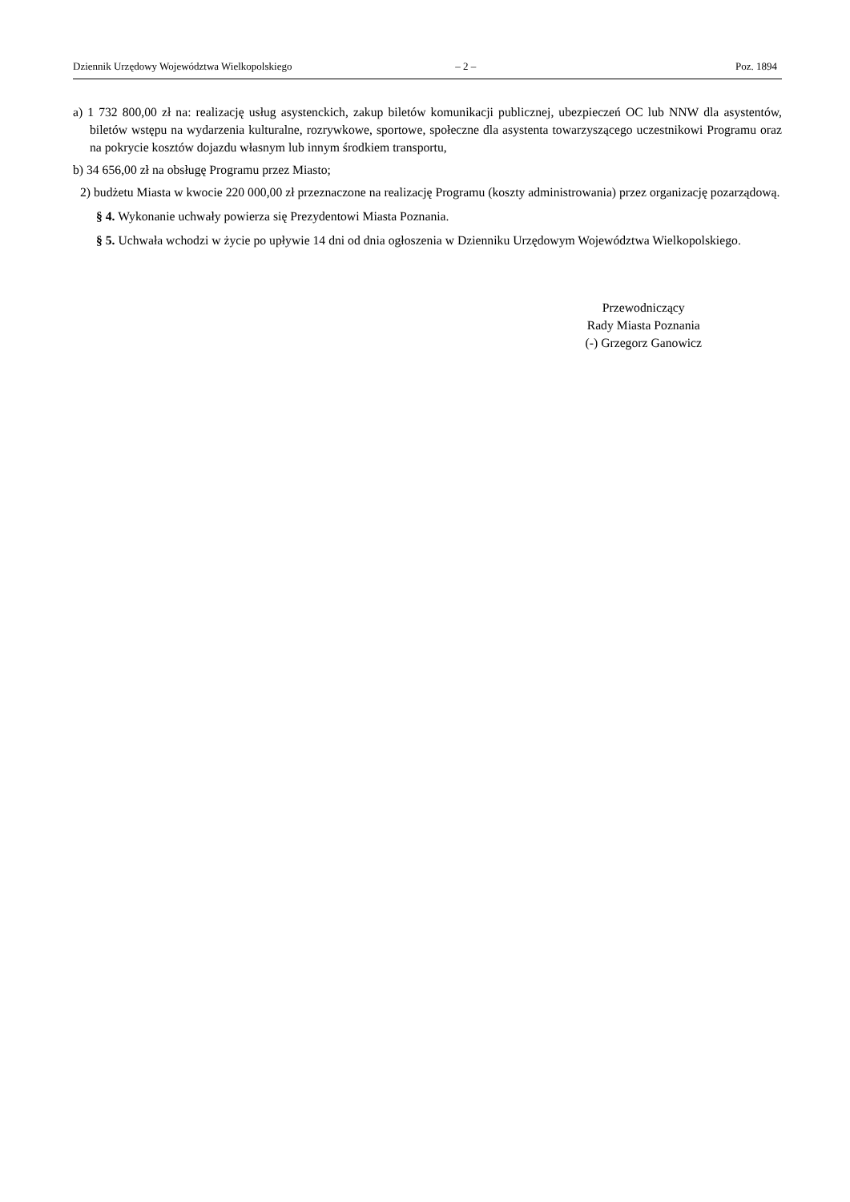Dziennik Urzędowy Województwa Wielkopolskiego – 2 – Poz. 1894
a) 1 732 800,00 zł na: realizację usług asystenckich, zakup biletów komunikacji publicznej, ubezpieczeń OC lub NNW dla asystentów, biletów wstępu na wydarzenia kulturalne, rozrywkowe, sportowe, społeczne dla asystenta towarzyszącego uczestnikowi Programu oraz na pokrycie kosztów dojazdu własnym lub innym środkiem transportu,
b) 34 656,00 zł na obsługę Programu przez Miasto;
2) budżetu Miasta w kwocie 220 000,00 zł przeznaczone na realizację Programu (koszty administrowania) przez organizację pozarządową.
§ 4. Wykonanie uchwały powierza się Prezydentowi Miasta Poznania.
§ 5. Uchwała wchodzi w życie po upływie 14 dni od dnia ogłoszenia w Dzienniku Urzędowym Województwa Wielkopolskiego.
Przewodniczący
Rady Miasta Poznania
(-) Grzegorz Ganowicz